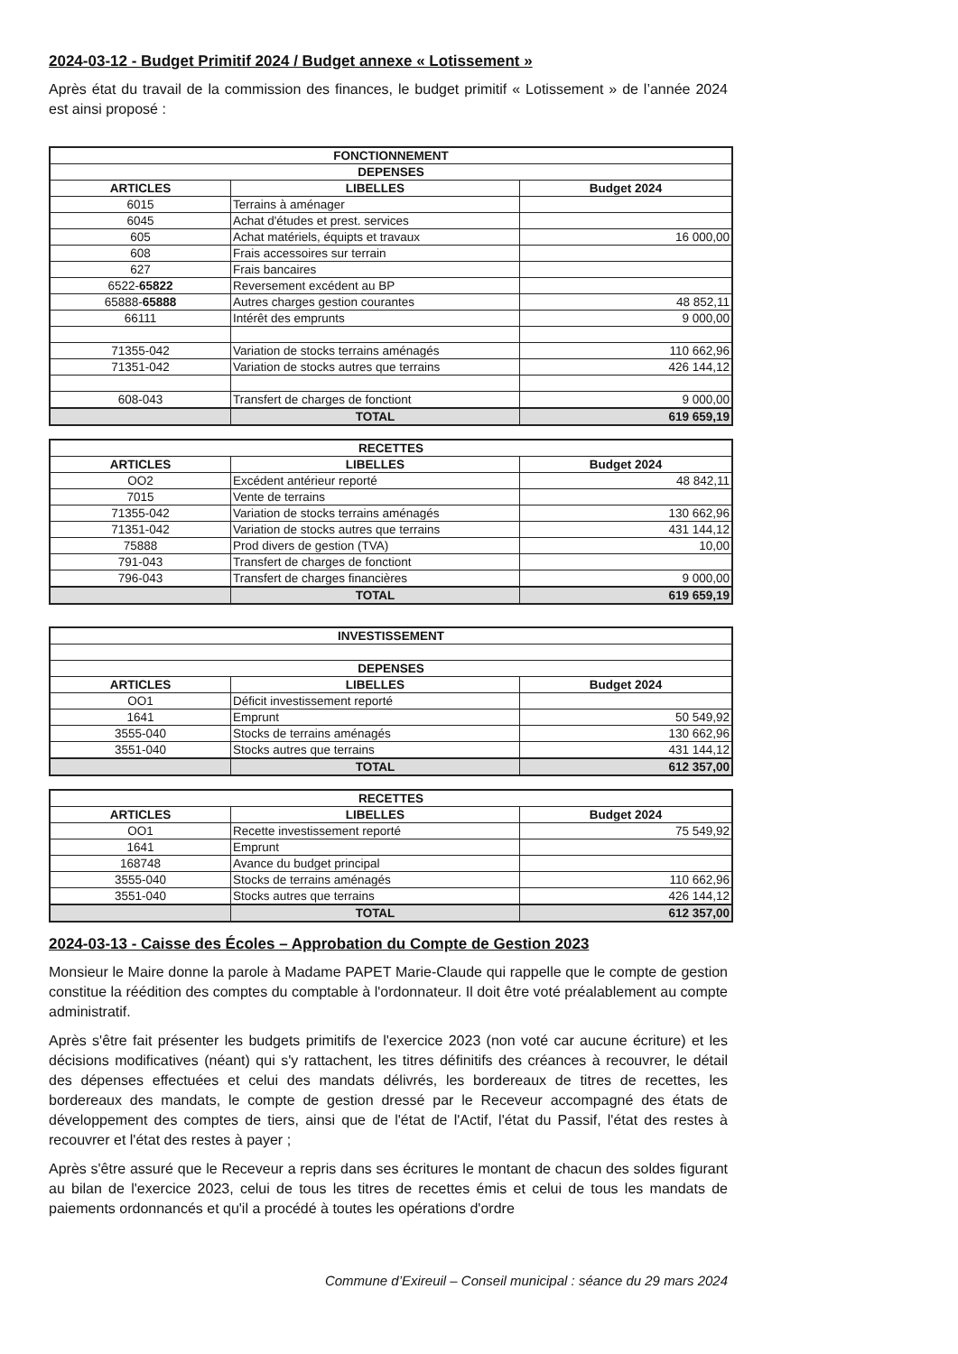2024-03-12 - Budget Primitif 2024 / Budget annexe « Lotissement »
Après état du travail de la commission des finances, le budget primitif « Lotissement » de l’année 2024 est ainsi proposé :
| FONCTIONNEMENT | | |
| --- | --- | --- |
| DEPENSES | | |
| ARTICLES | LIBELLES | Budget 2024 |
| 6015 | Terrains à aménager | |
| 6045 | Achat d'études et prest. services | |
| 605 | Achat matériels, équipts et travaux | 16 000,00 |
| 608 | Frais accessoires sur terrain | |
| 627 | Frais bancaires | |
| 6522- 65822 | Reversement excédent au BP | |
| 65888- 65888 | Autres charges gestion courantes | 48 852,11 |
| 66111 | Intérêt des emprunts | 9 000,00 |
| 71355-042 | Variation de stocks terrains aménagés | 110 662,96 |
| 71351-042 | Variation de stocks autres que terrains | 426 144,12 |
| 608-043 | Transfert de charges de fonctiont | 9 000,00 |
| | TOTAL | 619 659,19 |
| RECETTES | | |
| --- | --- | --- |
| ARTICLES | LIBELLES | Budget 2024 |
| OO2 | Excédent antérieur reporté | 48 842,11 |
| 7015 | Vente de terrains | |
| 71355-042 | Variation de stocks terrains aménagés | 130 662,96 |
| 71351-042 | Variation de stocks autres que terrains | 431 144,12 |
| 75888 | Prod divers de gestion (TVA) | 10,00 |
| 791-043 | Transfert de charges de fonctiont | |
| 796-043 | Transfert de charges financières | 9 000,00 |
| | TOTAL | 619 659,19 |
| INVESTISSEMENT | | |
| --- | --- | --- |
| DEPENSES | | |
| ARTICLES | LIBELLES | Budget 2024 |
| OO1 | Déficit investissement reporté | |
| 1641 | Emprunt | 50 549,92 |
| 3555-040 | Stocks de terrains aménagés | 130 662,96 |
| 3551-040 | Stocks autres que terrains | 431 144,12 |
| | TOTAL | 612 357,00 |
| RECETTES | | |
| --- | --- | --- |
| ARTICLES | LIBELLES | Budget 2024 |
| OO1 | Recette investissement reporté | 75 549,92 |
| 1641 | Emprunt | |
| 168748 | Avance du budget principal | |
| 3555-040 | Stocks de terrains aménagés | 110 662,96 |
| 3551-040 | Stocks autres que terrains | 426 144,12 |
| | TOTAL | 612 357,00 |
2024-03-13 - Caisse des Écoles – Approbation du Compte de Gestion 2023
Monsieur le Maire donne la parole à Madame PAPET Marie-Claude qui rappelle que le compte de gestion constitue la réédition des comptes du comptable à l'ordonnateur. Il doit être voté préalablement au compte administratif.
Après s'être fait présenter les budgets primitifs de l'exercice 2023 (non voté car aucune écriture) et les décisions modificatives (néant) qui s'y rattachent, les titres définitifs des créances à recouvrer, le détail des dépenses effectuées et celui des mandats délivrés, les bordereaux de titres de recettes, les bordereaux des mandats, le compte de gestion dressé par le Receveur accompagné des états de développement des comptes de tiers, ainsi que de l'état de l'Actif, l'état du Passif, l'état des restes à recouvrer et l'état des restes à payer ;
Après s'être assuré que le Receveur a repris dans ses écritures le montant de chacun des soldes figurant au bilan de l'exercice 2023, celui de tous les titres de recettes émis et celui de tous les mandats de paiements ordonnancés et qu'il a procédé à toutes les opérations d'ordre
Commune d’Exireuil – Conseil municipal : séance du 29 mars 2024